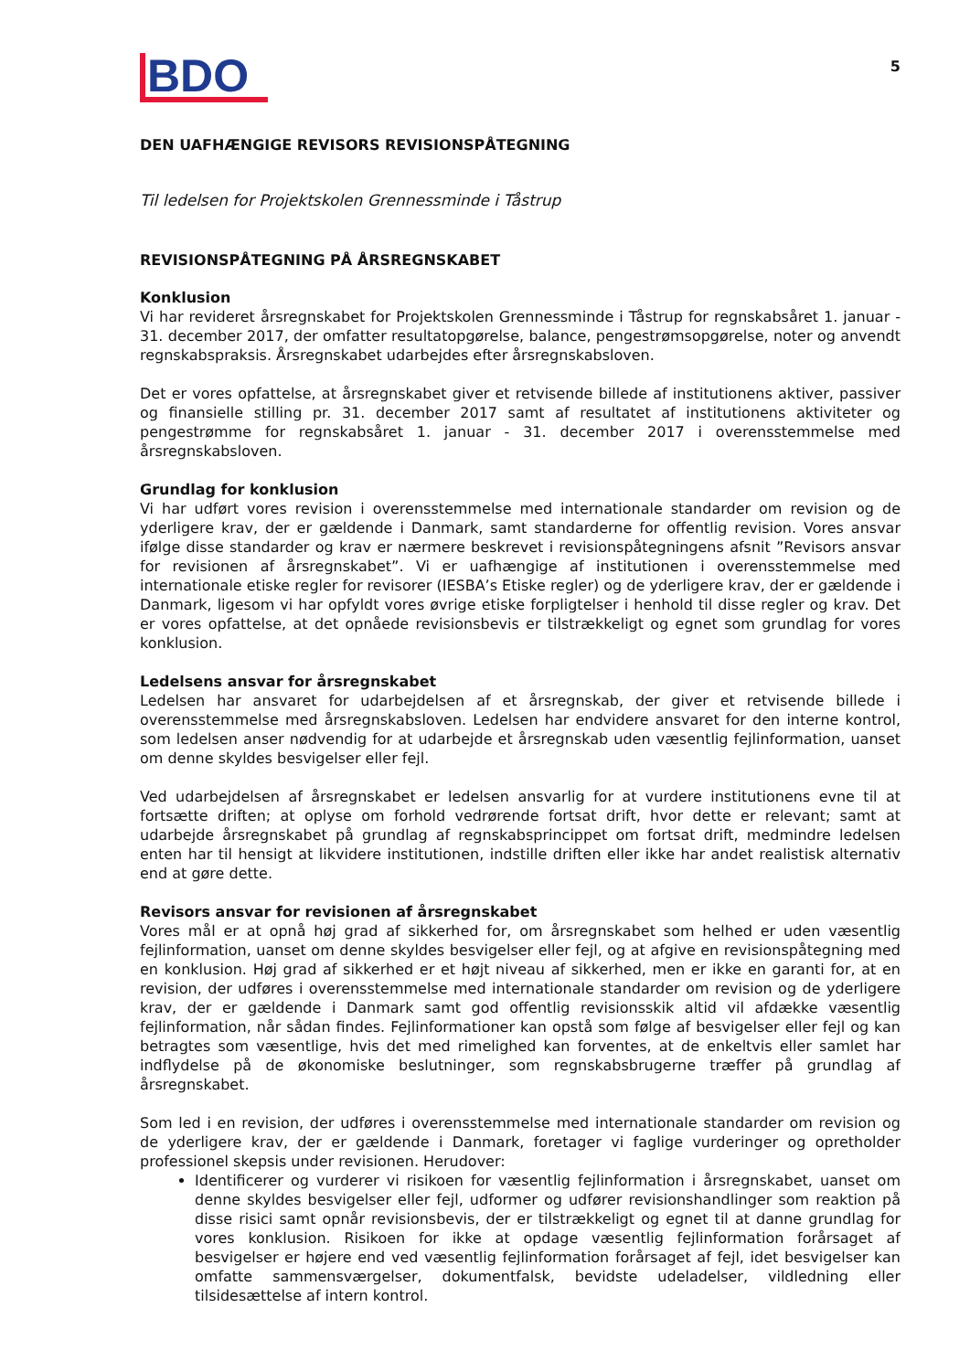5
BDO
DEN UAFHÆNGIGE REVISORS REVISIONSPÅTEGNING
Til ledelsen for Projektskolen Grennessminde i Tåstrup
REVISIONSPÅTEGNING PÅ ÅRSREGNSKABET
Konklusion
Vi har revideret årsregnskabet for Projektskolen Grennessminde i Tåstrup for regnskabsåret 1. januar - 31. december 2017, der omfatter resultatopgørelse, balance, pengestrømsopgørelse, noter og anvendt regnskabspraksis. Årsregnskabet udarbejdes efter årsregnskabsloven.
Det er vores opfattelse, at årsregnskabet giver et retvisende billede af institutionens aktiver, passiver og finansielle stilling pr. 31. december 2017 samt af resultatet af institutionens aktiviteter og pengestrømme for regnskabsåret 1. januar - 31. december 2017 i overensstemmelse med årsregnskabsloven.
Grundlag for konklusion
Vi har udført vores revision i overensstemmelse med internationale standarder om revision og de yderligere krav, der er gældende i Danmark, samt standarderne for offentlig revision. Vores ansvar ifølge disse standarder og krav er nærmere beskrevet i revisionspåtegningens afsnit ”Revisors ansvar for revisionen af årsregnskabet”. Vi er uafhængige af institutionen i overensstemmelse med internationale etiske regler for revisorer (IESBA’s Etiske regler) og de yderligere krav, der er gældende i Danmark, ligesom vi har opfyldt vores øvrige etiske forpligtelser i henhold til disse regler og krav. Det er vores opfattelse, at det opnåede revisionsbevis er tilstrækkeligt og egnet som grundlag for vores konklusion.
Ledelsens ansvar for årsregnskabet
Ledelsen har ansvaret for udarbejdelsen af et årsregnskab, der giver et retvisende billede i overensstemmelse med årsregnskabsloven. Ledelsen har endvidere ansvaret for den interne kontrol, som ledelsen anser nødvendig for at udarbejde et årsregnskab uden væsentlig fejlinformation, uanset om denne skyldes besvigelser eller fejl.
Ved udarbejdelsen af årsregnskabet er ledelsen ansvarlig for at vurdere institutionens evne til at fortsætte driften; at oplyse om forhold vedrørende fortsat drift, hvor dette er relevant; samt at udarbejde årsregnskabet på grundlag af regnskabsprincippet om fortsat drift, medmindre ledelsen enten har til hensigt at likvidere institutionen, indstille driften eller ikke har andet realistisk alternativ end at gøre dette.
Revisors ansvar for revisionen af årsregnskabet
Vores mål er at opnå høj grad af sikkerhed for, om årsregnskabet som helhed er uden væsentlig fejlinformation, uanset om denne skyldes besvigelser eller fejl, og at afgive en revisionspåtegning med en konklusion. Høj grad af sikkerhed er et højt niveau af sikkerhed, men er ikke en garanti for, at en revision, der udføres i overensstemmelse med internationale standarder om revision og de yderligere krav, der er gældende i Danmark samt god offentlig revisionsskik altid vil afdække væsentlig fejlinformation, når sådan findes. Fejlinformationer kan opstå som følge af besvigelser eller fejl og kan betragtes som væsentlige, hvis det med rimelighed kan forventes, at de enkeltvis eller samlet har indflydelse på de økonomiske beslutninger, som regnskabsbrugerne træffer på grundlag af årsregnskabet.
Som led i en revision, der udføres i overensstemmelse med internationale standarder om revision og de yderligere krav, der er gældende i Danmark, foretager vi faglige vurderinger og opretholder professionel skepsis under revisionen. Herudover:
Identificerer og vurderer vi risikoen for væsentlig fejlinformation i årsregnskabet, uanset om denne skyldes besvigelser eller fejl, udformer og udfører revisionshandlinger som reaktion på disse risici samt opnår revisionsbevis, der er tilstrækkeligt og egnet til at danne grundlag for vores konklusion. Risikoen for ikke at opdage væsentlig fejlinformation forårsaget af besvigelser er højere end ved væsentlig fejlinformation forårsaget af fejl, idet besvigelser kan omfatte sammensværgelser, dokumentfalsk, bevidste udeladelser, vildledning eller tilsidesættelse af intern kontrol.